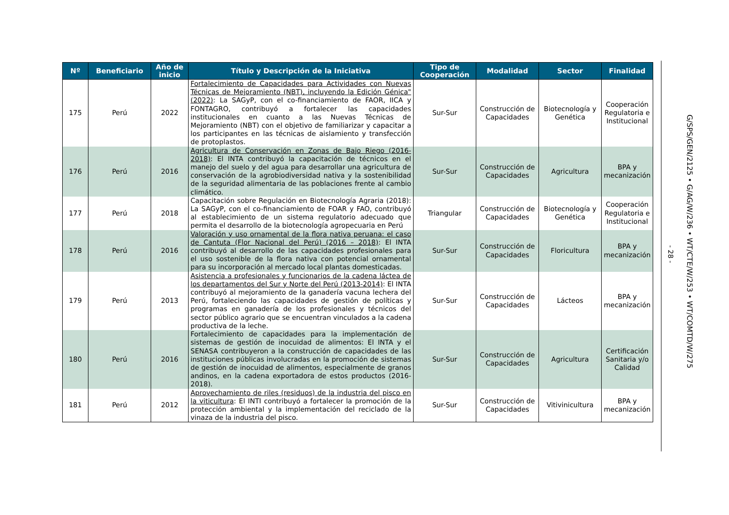| Nº | Beneficiario | Año de inicio | Título y Descripción de la Iniciativa | Tipo de Cooperación | Modalidad | Sector | Finalidad |
| --- | --- | --- | --- | --- | --- | --- | --- |
| 175 | Perú | 2022 | Fortalecimiento de Capacidades para Actividades con Nuevas Técnicas de Mejoramiento (NBT), incluyendo la Edición Génica" (2022) : La SAGyP, con el co-financiamiento de FAOR, IICA y FONTAGRO, contribuyó a fortalecer las capacidades institucionales en cuanto a las Nuevas Técnicas de Mejoramiento (NBT) con el objetivo de familiarizar y capacitar a los participantes en las técnicas de aislamiento y transfección de protoplastos. | Sur-Sur | Construcción de Capacidades | Biotecnología y Genética | Cooperación Regulatoria e Institucional |
| 176 | Perú | 2016 | Agricultura de Conservación en Zonas de Bajo Riego (2016-2018) : El INTA contribuyó la capacitación de técnicos en el manejo del suelo y del agua para desarrollar una agricultura de conservación de la agrobiodiversidad nativa y la sostenibilidad de la seguridad alimentaria de las poblaciones frente al cambio climático. | Sur-Sur | Construcción de Capacidades | Agricultura | BPA y mecanización |
| 177 | Perú | 2018 | Capacitación sobre Regulación en Biotecnología Agraria (2018): La SAGyP, con el co-financiamiento de FOAR y FAO, contribuyó al establecimiento de un sistema regulatorio adecuado que permita el desarrollo de la biotecnología agropecuaria en Perú | Triangular | Construcción de Capacidades | Biotecnología y Genética | Cooperación Regulatoria e Institucional |
| 178 | Perú | 2016 | Valoración y uso ornamental de la flora nativa peruana: el caso de Cantuta (Flor Nacional del Perú) (2016 – 2018) : El INTA contribuyó al desarrollo de las capacidades profesionales para el uso sostenible de la flora nativa con potencial ornamental para su incorporación al mercado local plantas domesticadas. | Sur-Sur | Construcción de Capacidades | Floricultura | BPA y mecanización |
| 179 | Perú | 2013 | Asistencia a profesionales y funcionarios de la cadena láctea de los departamentos del Sur y Norte del Perú (2013-2014) : El INTA contribuyó al mejoramiento de la ganadería vacuna lechera del Perú, fortaleciendo las capacidades de gestión de políticas y programas en ganadería de los profesionales y técnicos del sector público agrario que se encuentran vinculados a la cadena productiva de la leche. | Sur-Sur | Construcción de Capacidades | Lácteos | BPA y mecanización |
| 180 | Perú | 2016 | Fortalecimiento de capacidades para la implementación de sistemas de gestión de inocuidad de alimentos: El INTA y el SENASA contribuyeron a la construcción de capacidades de las instituciones públicas involucradas en la promoción de sistemas de gestión de inocuidad de alimentos, especialmente de granos andinos, en la cadena exportadora de estos productos (2016-2018). | Sur-Sur | Construcción de Capacidades | Agricultura | Certificación Sanitaria y/o Calidad |
| 181 | Perú | 2012 | Aprovechamiento de riles (residuos) de la industria del pisco en la viticultura : El INTI contribuyó a fortalecer la promoción de la protección ambiental y la implementación del reciclado de la vinaza de la industria del pisco. | Sur-Sur | Construcción de Capacidades | Vitivinicultura | BPA y mecanización |
- 28 -
G/SPS/GEN/2125 • G/AG/W/236 • WT/CTE/W/253 • WT/COMTD/W/275